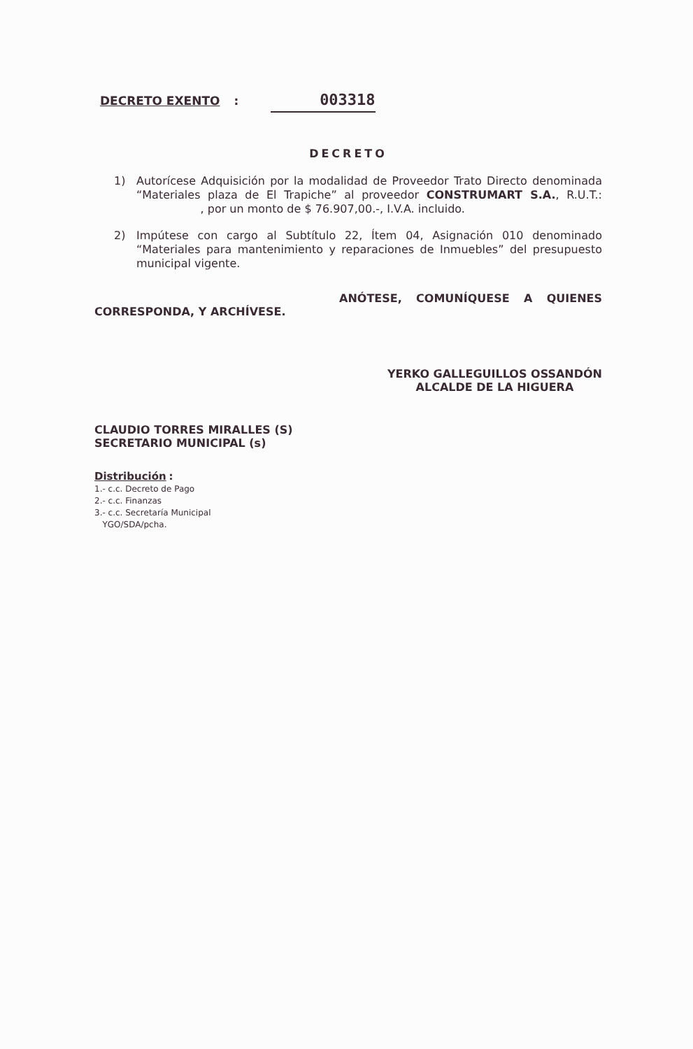DECRETO EXENTO : 003318
DECRETO
1) Autorícese Adquisición por la modalidad de Proveedor Trato Directo denominada “Materiales plaza de El Trapiche” al proveedor CONSTRUMART S.A., R.U.T.: , por un monto de $ 76.907,00.-, I.V.A. incluido.
2) Impútese con cargo al Subtítulo 22, Ítem 04, Asignación 010 denominado “Materiales para mantenimiento y reparaciones de Inmuebles” del presupuesto municipal vigente.
ANÓTESE, COMUNÍQUESE A QUIENES CORRESPONDA, Y ARCHÍVESE.
CLAUDIO TORRES MIRALLES (S)
SECRETARIO MUNICIPAL (s)
YERKO GALLEGUILLOS OSSANDÓN
ALCALDE DE LA HIGUERA
Distribución :
1.- c.c. Decreto de Pago
2.- c.c. Finanzas
3.- c.c. Secretaría Municipal
YGO/SDA/pcha.